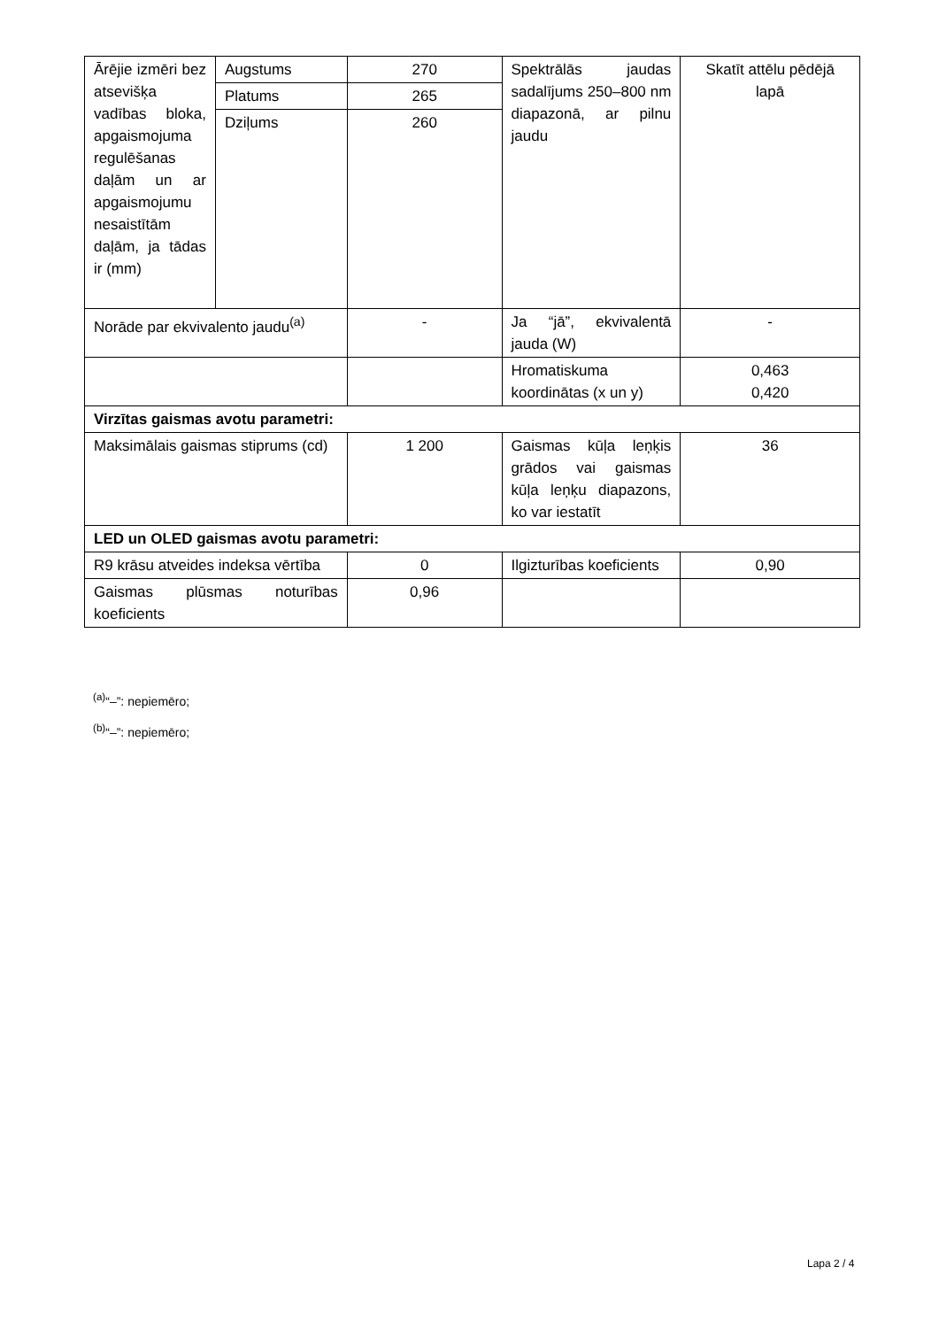| Ārējie izmēri bez atsevišķa vadības bloka, apgaismojuma regulēšanas daļām un ar apgaismojumu nesaistītām daļām, ja tādas ir (mm) | Augstums | 270 | Spektrālās jaudas sadalījums 250–800 nm diapazonā, ar pilnu jaudu | Skatīt attēlu pēdējā lapā |
| | Platums | 265 | | |
| | Dziļums | 260 | | |
| Norāde par ekvivalento jaudu<sup>(a)</sup> | | - | Ja “jā”, ekvivalentā jauda (W) | - |
| | | | Hromatiskuma koordinātas (x un y) | 0,463 0,420 |
| Virzītas gaismas avotu parametri: | | | | |
| Maksimālais gaismas stiprums (cd) | | 1 200 | Gaismas kūļa leņķis grādos vai gaismas kūļa leņķu diapazons, ko var iestatīt | 36 |
| LED un OLED gaismas avotu parametri: | | | | |
| R9 krāsu atveides indeksa vērtība | | 0 | Ilgizturības koeficients | 0,90 |
| Gaismas plūsmas noturības koeficients | | 0,96 | | |
<sup>(a)</sup> “–”: nepiemēro;
<sup>(b)</sup> “–”: nepiemēro;
Lapa 2 / 4